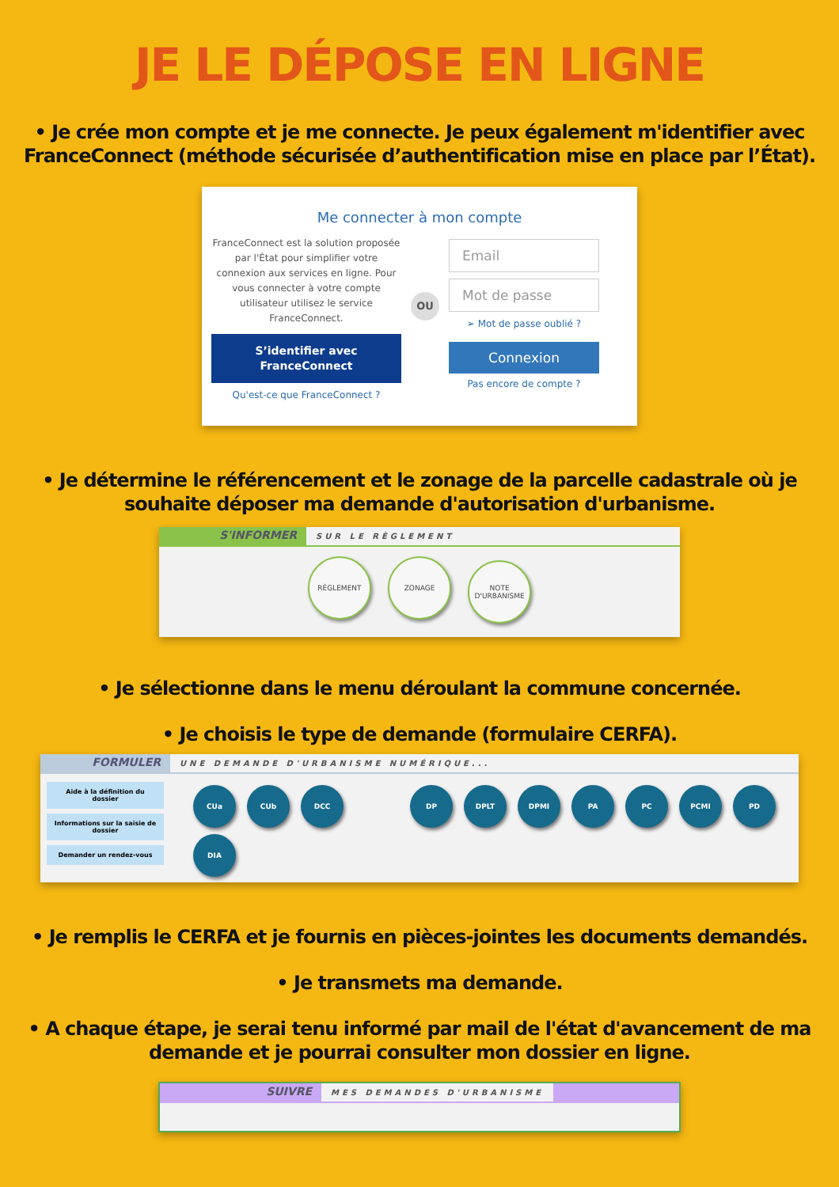JE LE DÉPOSE EN LIGNE
• Je crée mon compte et je me connecte. Je peux également m'identifier avec FranceConnect (méthode sécurisée d’authentification mise en place par l’État).
Me connecter à mon compte
FranceConnect est la solution proposée par l'État pour simplifier votre connexion aux services en ligne. Pour vous connecter à votre compte utilisateur utilisez le service FranceConnect.
S’identifier avec FranceConnect
Qu'est-ce que FranceConnect ?
OU
Email
Mot de passe
➢ Mot de passe oublié ?
Connexion
Pas encore de compte ?
• Je détermine le référencement et le zonage de la parcelle cadastrale où je souhaite déposer ma demande d'autorisation d'urbanisme.
S'INFORMER
SUR LE RÈGLEMENT
RÈGLEMENT ZONAGE NOTE D'URBANISME
• Je sélectionne dans le menu déroulant la commune concernée.
• Je choisis le type de demande (formulaire CERFA).
FORMULER
UNE DEMANDE D'URBANISME NUMÉRIQUE...
Aide à la définition du dossier
Informations sur la saisie de dossier
Demander un rendez-vous
CUa CUb DCC DP DPLT DPMI PA PC PCMI PD
DIA
• Je remplis le CERFA et je fournis en pièces-jointes les documents demandés.
• Je transmets ma demande.
• A chaque étape, je serai tenu informé par mail de l'état d'avancement de ma demande et je pourrai consulter mon dossier en ligne.
SUIVRE
MES DEMANDES D'URBANISME